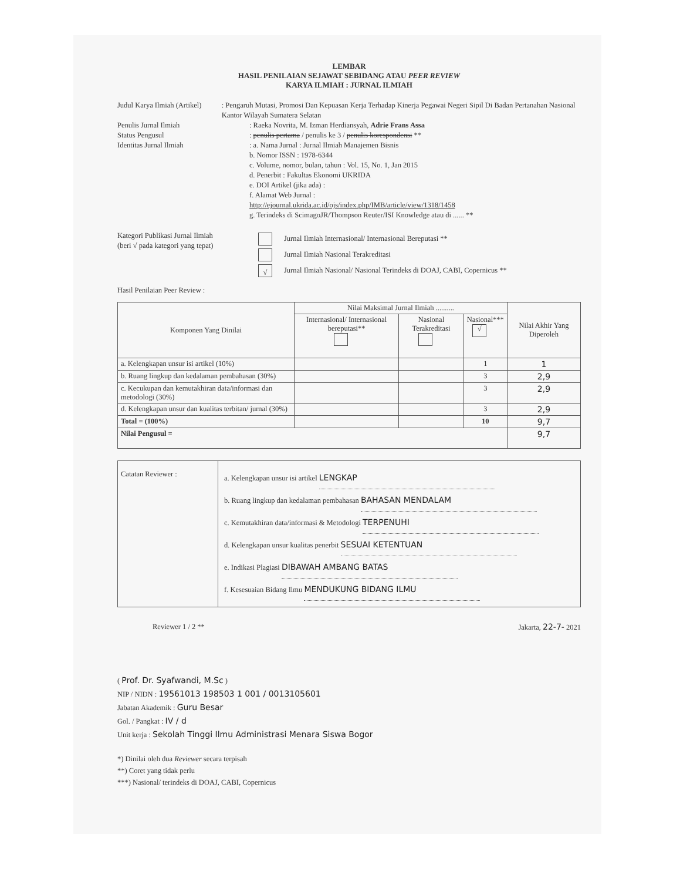LEMBAR
HASIL PENILAIAN SEJAWAT SEBIDANG ATAU PEER REVIEW
KARYA ILMIAH : JURNAL ILMIAH
Judul Karya Ilmiah (Artikel) : Pengaruh Mutasi, Promosi Dan Kepuasan Kerja Terhadap Kinerja Pegawai Negeri Sipil Di Badan Pertanahan Nasional Kantor Wilayah Sumatera Selatan
Penulis Jurnal Ilmiah : Raeka Novrita, M. Izman Herdiansyah, Adrie Frans Assa
Status Pengusul : penulis pertama / penulis ke 3 / penulis korespondensi **
Identitas Jurnal Ilmiah : a. Nama Jurnal : Jurnal Ilmiah Manajemen Bisnis
b. Nomor ISSN : 1978-6344
c. Volume, nomor, bulan, tahun : Vol. 15, No. 1, Jan 2015
d. Penerbit : Fakultas Ekonomi UKRIDA
e. DOI Artikel (jika ada) :
f. Alamat Web Jurnal :
http://ejournal.ukrida.ac.id/ojs/index.php/IMB/article/view/1318/1458
g. Terindeks di ScimagoJR/Thompson Reuter/ISI Knowledge atau di ...... **
Kategori Publikasi Jurnal Ilmiah
(beri √ pada kategori yang tepat)
Jurnal Ilmiah Internasional/ Internasional Bereputasi **
Jurnal Ilmiah Nasional Terakreditasi
√ Jurnal Ilmiah Nasional/ Nasional Terindeks di DOAJ, CABI, Copernicus **
Hasil Penilaian Peer Review :
| Komponen Yang Dinilai | Nilai Maksimal Jurnal Ilmiah .......... | | | Nilai Akhir Yang Diperoleh |
| --- | --- | --- | --- | --- |
| | Internasional/ Internasional bereputasi** | Nasional Terakreditasi | Nasional*** √ | |
| a. Kelengkapan unsur isi artikel (10%) | | | 1 | 1 |
| b. Ruang lingkup dan kedalaman pembahasan (30%) | | | 3 | 2,9 |
| c. Kecukupan dan kemutakhiran data/informasi dan metodologi (30%) | | | 3 | 2,9 |
| d. Kelengkapan unsur dan kualitas terbitan/ jurnal (30%) | | | 3 | 2,9 |
| Total = (100%) | | | 10 | 9,7 |
| Nilai Pengusul = | | | | 9,7 |
| Catatan Reviewer : | a. Kelengkapan unsur isi artikel LENGKAP b. Ruang lingkup dan kedalaman pembahasan BAHASAN MENDALAM c. Kemutakhiran data/informasi & Metodologi TERPENUHI d. Kelengkapan unsur kualitas penerbit SESUAI KETENTUAN e. Indikasi Plagiasi DIBAWAH AMBANG BATAS f. Kesesuaian Bidang Ilmu MENDUKUNG BIDANG ILMU |
Reviewer 1 / 2 ** Jakarta, 22-7- 2021
( Prof. Dr. Syafwandi, M.Sc )
NIP / NIDN : 19561013 198503 1 001 / 0013105601
Jabatan Akademik : Guru Besar
Gol. / Pangkat : IV / d
Unit kerja : Sekolah Tinggi Ilmu Administrasi Menara Siswa Bogor
*) Dinilai oleh dua Reviewer secara terpisah
**) Coret yang tidak perlu
***) Nasional/ terindeks di DOAJ, CABI, Copernicus